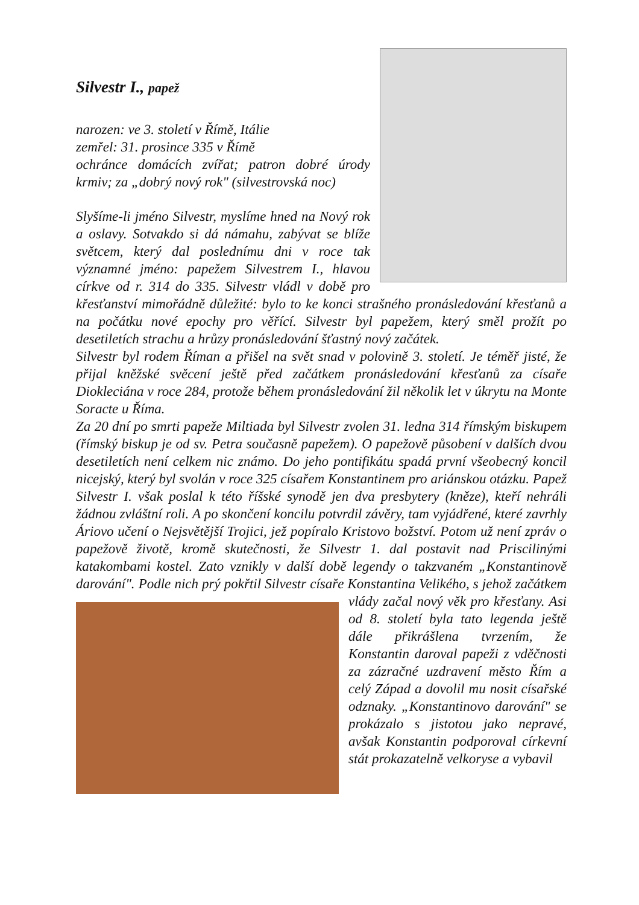Silvestr I., papež
narozen: ve 3. století v Římě, Itálie
zemřel: 31. prosince 335 v Římě
ochránce domácích zvířat; patron dobré úrody krmiv; za „dobrý nový rok" (silvestrovská noc)
Slyšíme-li jméno Silvestr, myslíme hned na Nový rok a oslavy. Sotvakdo si dá námahu, zabývat se blíže světcem, který dal poslednímu dni v roce tak významné jméno: papežem Silvestrem I., hlavou církve od r. 314 do 335. Silvestr vládl v době pro křesťanství mimořádně důležité: bylo to ke konci strašného pronásledování křesťanů a na počátku nové epochy pro věřící. Silvestr byl papežem, který směl prožít po desetiletích strachu a hrůzy pronásledování šťastný nový začátek.
Silvestr byl rodem Říman a přišel na svět snad v polovině 3. století. Je téměř jisté, že přijal kněžské svěcení ještě před začátkem pronásledování křesťanů za císaře Diokleciána v roce 284, protože během pronásledování žil několik let v úkrytu na Monte Soracte u Říma.
Za 20 dní po smrti papeže Miltiada byl Silvestr zvolen 31. ledna 314 římským biskupem (římský biskup je od sv. Petra současně papežem). O papežově působení v dalších dvou desetiletích není celkem nic známo. Do jeho pontifikátu spadá první všeobecný koncil nicejský, který byl svolán v roce 325 císařem Konstantinem pro ariánskou otázku. Papež Silvestr I. však poslal k této říšské synodě jen dva presbytery (kněze), kteří nehráli žádnou zvláštní roli. A po skončení koncilu potvrdil závěry, tam vyjádřené, které zavrhly Áriovo učení o Nejsvětější Trojici, jež popíralo Kristovo božství. Potom už není zpráv o papežově životě, kromě skutečnosti, že Silvestr 1. dal postavit nad Priscilinými katakombami kostel. Zato vznikly v další době legendy o takzvaném „Konstantinově darování". Podle nich prý pokřtil Silvestr císaře Konstantina Velikého, s jehož začátkem vlády začal nový věk pro křesťany. Asi od 8. století byla tato legenda ještě dále přikrášlena tvrzením, že Konstantin daroval papeži z vděčnosti za zázračné uzdravení město Řím a celý Západ a dovolil mu nosit císařské odznaky. „Konstantinovo darování" se prokázalo s jistotou jako nepravé, avšak Konstantin podporoval církevní stát prokazatelně velkoryse a vybavil